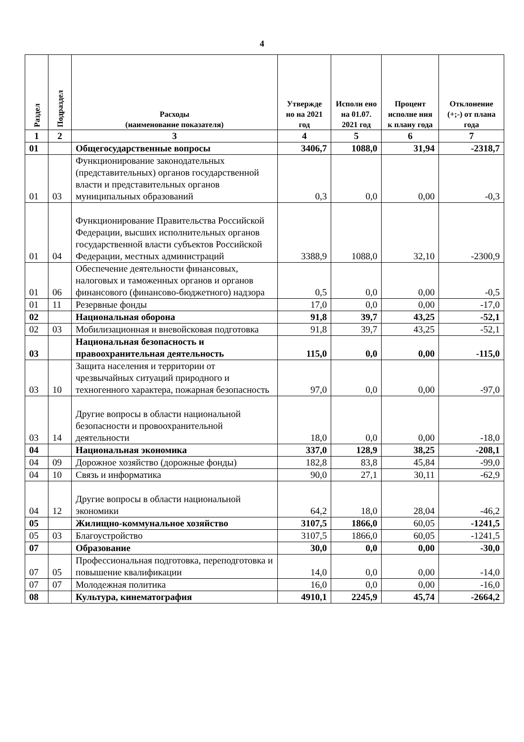4
| Раздел | Подраздел | Расходы (наименование показателя) | Утвержде но на 2021 год | Исполн ено на 01.07. 2021 год | Процент исполне ния к плану года | Отклонение (+;-) от плана года |
| --- | --- | --- | --- | --- | --- | --- |
| 1 | 2 | 3 | 4 | 5 | 6 | 7 |
| 01 | | Общегосударственные вопросы | 3406,7 | 1088,0 | 31,94 | -2318,7 |
| 01 | 03 | Функционирование законодательных (представительных) органов государственной власти и представительных органов муниципальных образований | 0,3 | 0,0 | 0,00 | -0,3 |
| 01 | 04 | Функционирование Правительства Российской Федерации, высших исполнительных органов государственной власти субъектов Российской Федерации, местных администраций | 3388,9 | 1088,0 | 32,10 | -2300,9 |
| 01 | 06 | Обеспечение деятельности финансовых, налоговых и таможенных органов и органов финансового (финансово-бюджетного) надзора | 0,5 | 0,0 | 0,00 | -0,5 |
| 01 | 11 | Резервные фонды | 17,0 | 0,0 | 0,00 | -17,0 |
| 02 | | Национальная оборона | 91,8 | 39,7 | 43,25 | -52,1 |
| 02 | 03 | Мобилизационная и вневойсковая подготовка | 91,8 | 39,7 | 43,25 | -52,1 |
| 03 | | Национальная безопасность и правоохранительная деятельность | 115,0 | 0,0 | 0,00 | -115,0 |
| 03 | 10 | Защита населения и территории от чрезвычайных ситуаций природного и техногенного характера, пожарная безопасность | 97,0 | 0,0 | 0,00 | -97,0 |
| 03 | 14 | Другие вопросы в области национальной безопасности и провоохранительной деятельности | 18,0 | 0,0 | 0,00 | -18,0 |
| 04 | | Национальная экономика | 337,0 | 128,9 | 38,25 | -208,1 |
| 04 | 09 | Дорожное хозяйство (дорожные фонды) | 182,8 | 83,8 | 45,84 | -99,0 |
| 04 | 10 | Связь и информатика | 90,0 | 27,1 | 30,11 | -62,9 |
| 04 | 12 | Другие вопросы в области национальной экономики | 64,2 | 18,0 | 28,04 | -46,2 |
| 05 | | Жилищно-коммунальное хозяйство | 3107,5 | 1866,0 | 60,05 | -1241,5 |
| 05 | 03 | Благоустройство | 3107,5 | 1866,0 | 60,05 | -1241,5 |
| 07 | | Образование | 30,0 | 0,0 | 0,00 | -30,0 |
| 07 | 05 | Профессиональная подготовка, переподготовка и повышение квалификации | 14,0 | 0,0 | 0,00 | -14,0 |
| 07 | 07 | Молодежная политика | 16,0 | 0,0 | 0,00 | -16,0 |
| 08 | | Культура, кинематография | 4910,1 | 2245,9 | 45,74 | -2664,2 |